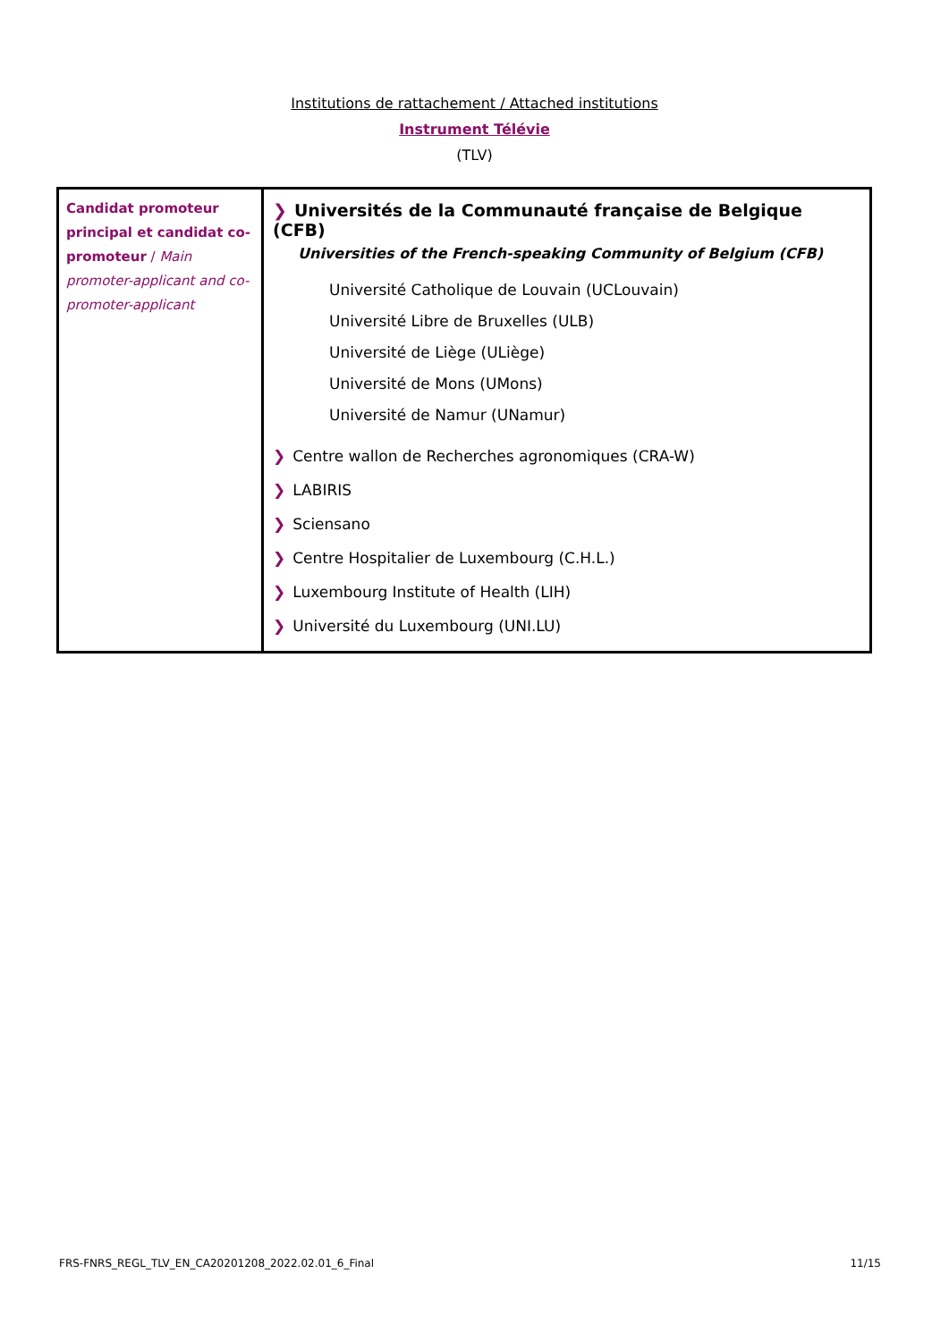Institutions de rattachement / Attached institutions
Instrument Télévie
(TLV)
| Candidat promoteur principal et candidat co-promoteur / Main promoter-applicant and co-promoter-applicant | ❯ Universités de la Communauté française de Belgique (CFB) Universities of the French-speaking Community of Belgium (CFB) Université Catholique de Louvain (UCLouvain) Université Libre de Bruxelles (ULB) Université de Liège (ULiège) Université de Mons (UMons) Université de Namur (UNamur) ❯ Centre wallon de Recherches agronomiques (CRA-W) ❯ LABIRIS ❯ Sciensano ❯ Centre Hospitalier de Luxembourg (C.H.L.) ❯ Luxembourg Institute of Health (LIH) ❯ Université du Luxembourg (UNI.LU) |
FRS-FNRS_REGL_TLV_EN_CA20201208_2022.02.01_6_Final 11/15